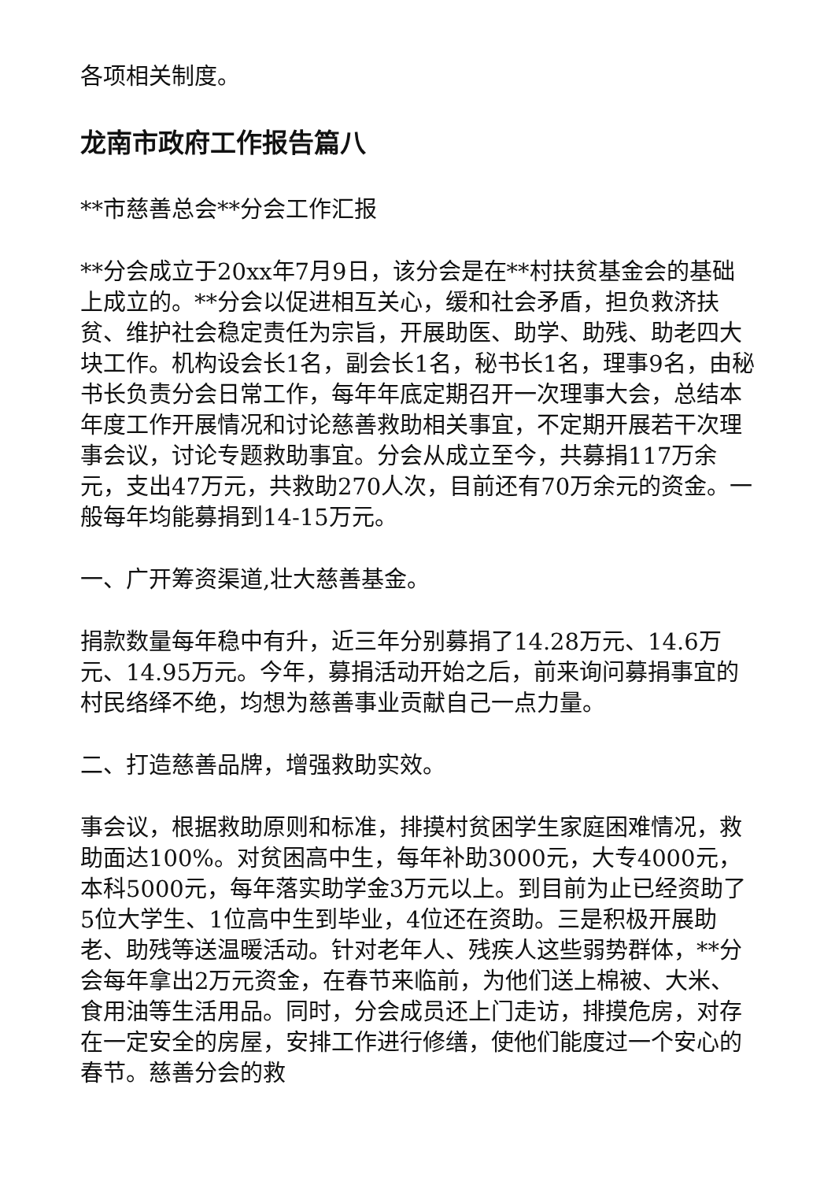各项相关制度。
龙南市政府工作报告篇八
**市慈善总会**分会工作汇报
**分会成立于20xx年7月9日，该分会是在**村扶贫基金会的基础上成立的。**分会以促进相互关心，缓和社会矛盾，担负救济扶贫、维护社会稳定责任为宗旨，开展助医、助学、助残、助老四大块工作。机构设会长1名，副会长1名，秘书长1名，理事9名，由秘书长负责分会日常工作，每年年底定期召开一次理事大会，总结本年度工作开展情况和讨论慈善救助相关事宜，不定期开展若干次理事会议，讨论专题救助事宜。分会从成立至今，共募捐117万余元，支出47万元，共救助270人次，目前还有70万余元的资金。一般每年均能募捐到14-15万元。
一、广开筹资渠道,壮大慈善基金。
捐款数量每年稳中有升，近三年分别募捐了14.28万元、14.6万元、14.95万元。今年，募捐活动开始之后，前来询问募捐事宜的村民络绎不绝，均想为慈善事业贡献自己一点力量。
二、打造慈善品牌，增强救助实效。
事会议，根据救助原则和标准，排摸村贫困学生家庭困难情况，救助面达100%。对贫困高中生，每年补助3000元，大专4000元，本科5000元，每年落实助学金3万元以上。到目前为止已经资助了5位大学生、1位高中生到毕业，4位还在资助。三是积极开展助老、助残等送温暖活动。针对老年人、残疾人这些弱势群体，**分会每年拿出2万元资金，在春节来临前，为他们送上棉被、大米、食用油等生活用品。同时，分会成员还上门走访，排摸危房，对存在一定安全的房屋，安排工作进行修缮，使他们能度过一个安心的春节。慈善分会的救